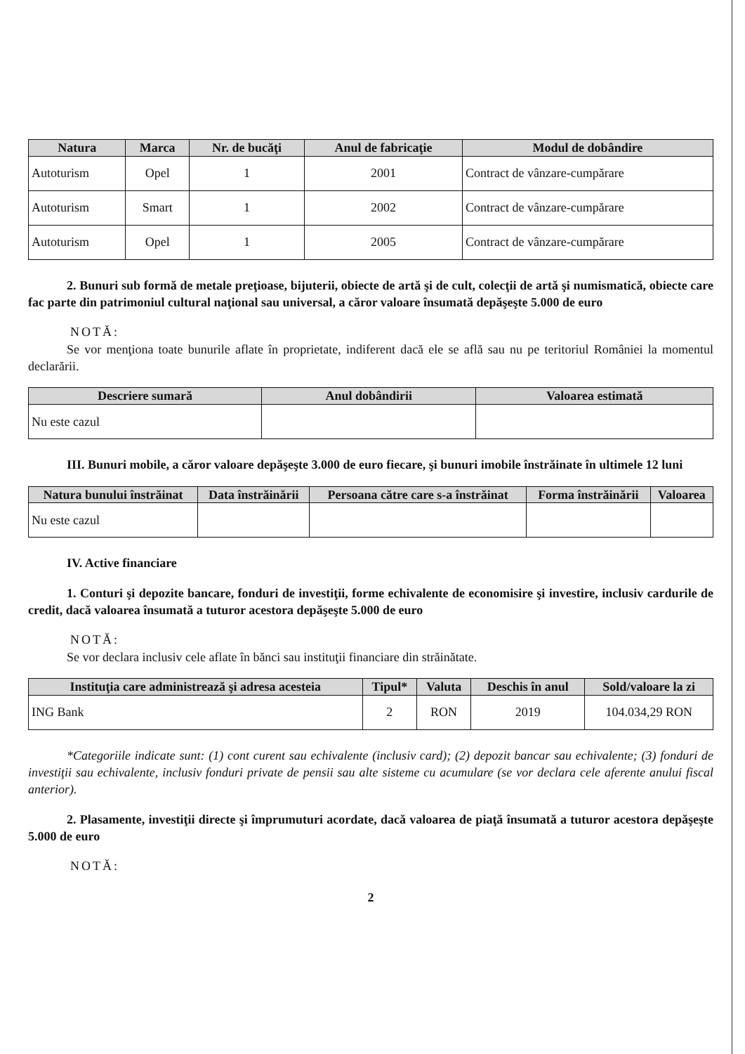| Natura | Marca | Nr. de bucăţi | Anul de fabricaţie | Modul de dobândire |
| --- | --- | --- | --- | --- |
| Autoturism | Opel | 1 | 2001 | Contract de vânzare-cumpărare |
| Autoturism | Smart | 1 | 2002 | Contract de vânzare-cumpărare |
| Autoturism | Opel | 1 | 2005 | Contract de vânzare-cumpărare |
2. Bunuri sub formă de metale preţioase, bijuterii, obiecte de artă şi de cult, colecţii de artă şi numismatică, obiecte care fac parte din patrimoniul cultural naţional sau universal, a căror valoare însumată depăşeşte 5.000 de euro
NOTĂ:
Se vor menţiona toate bunurile aflate în proprietate, indiferent dacă ele se află sau nu pe teritoriul României la momentul declarării.
| Descriere sumară | Anul dobândirii | Valoarea estimată |
| --- | --- | --- |
| Nu este cazul | | |
III. Bunuri mobile, a căror valoare depăşeşte 3.000 de euro fiecare, şi bunuri imobile înstrăinate în ultimele 12 luni
| Natura bunului înstrăinat | Data înstrăinării | Persoana către care s-a înstrăinat | Forma înstrăinării | Valoarea |
| --- | --- | --- | --- | --- |
| Nu este cazul | | | | |
IV. Active financiare
1. Conturi şi depozite bancare, fonduri de investiţii, forme echivalente de economisire şi investire, inclusiv cardurile de credit, dacă valoarea însumată a tuturor acestora depăşeşte 5.000 de euro
NOTĂ:
Se vor declara inclusiv cele aflate în bănci sau instituţii financiare din străinătate.
| Instituţia care administrează şi adresa acesteia | Tipul* | Valuta | Deschis în anul | Sold/valoare la zi |
| --- | --- | --- | --- | --- |
| ING Bank | 2 | RON | 2019 | 104.034,29 RON |
*Categoriile indicate sunt: (1) cont curent sau echivalente (inclusiv card); (2) depozit bancar sau echivalente; (3) fonduri de investiţii sau echivalente, inclusiv fonduri private de pensii sau alte sisteme cu acumulare (se vor declara cele aferente anului fiscal anterior).
2. Plasamente, investiţii directe şi împrumuturi acordate, dacă valoarea de piaţă însumată a tuturor acestora depăşeşte 5.000 de euro
NOTĂ:
2